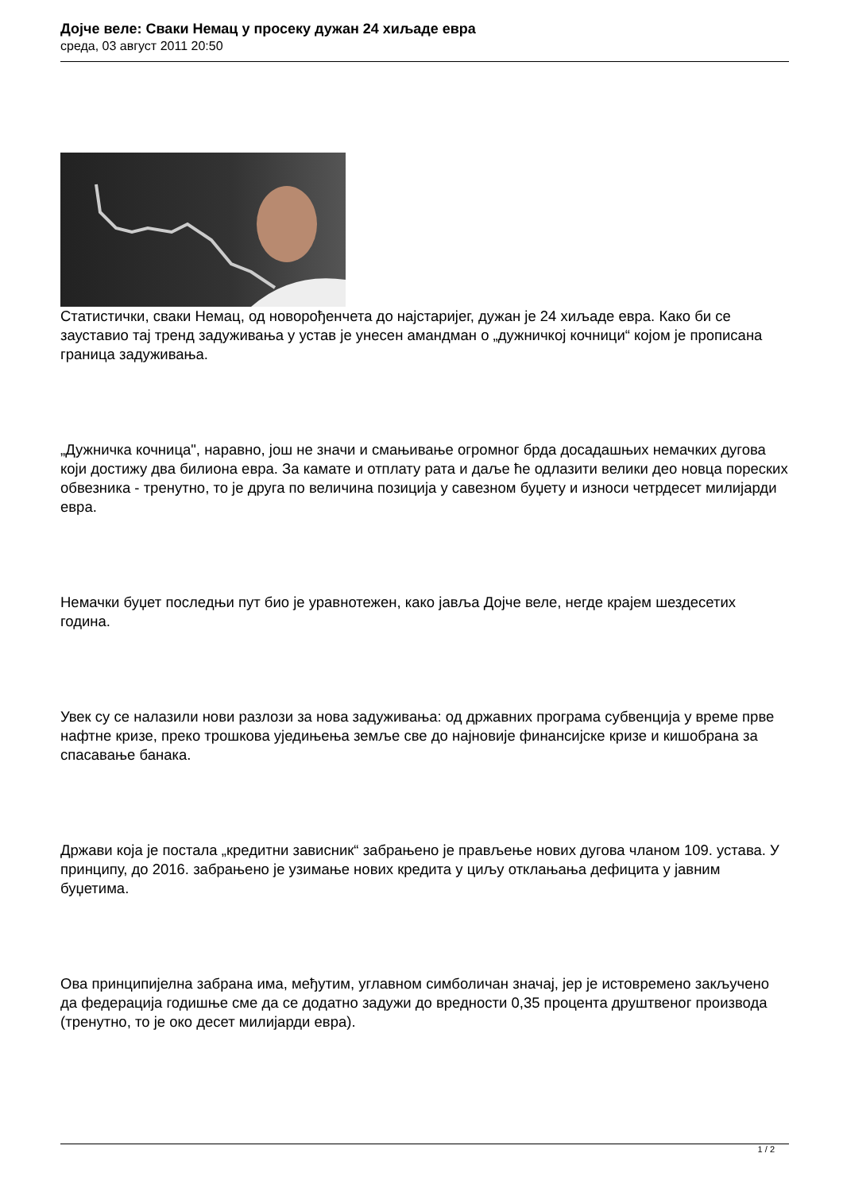Дојче веле: Сваки Немац у просеку дужан 24 хиљаде евра
среда, 03 август 2011 20:50
Статистички, сваки Немац, од новорођенчета до најстаријег, дужан је 24 хиљаде евра. Како би се зауставио тај тренд задуживања у устав је унесен амандман о „дужничкој кочници“ којом је прописана граница задуживања.
„Дужничка кочница", наравно, још не значи и смањивање огромног брда досадашњих немачких дугова који достижу два билиона евра. За камате и отплату рата и даље ће одлазити велики део новца пореских обвезника - тренутно, то је друга по величина позиција у савезном буџету и износи четрдесет милијарди евра.
Немачки буџет последњи пут био је уравнотежен, како јавља Дојче веле, негде крајем шездесетих година.
Увек су се налазили нови разлози за нова задуживања: од државних програма субвенција у време прве нафтне кризе, преко трошкова уједињења земље све до најновије финансијске кризе и кишобрана за спасавање банака.
Држави која је постала „кредитни зависник“ забрањено је прављење нових дугова чланом 109. устава. У принципу, до 2016. забрањено је узимање нових кредита у циљу отклањања дефицита у јавним буџетима.
Ова принципијелна забрана има, међутим, углавном симболичан значај, јер је истовремено закључено да федерација годишње сме да се додатно задужи до вредности 0,35 процента друштвеног производа (тренутно, то је око десет милијарди евра).
1 / 2